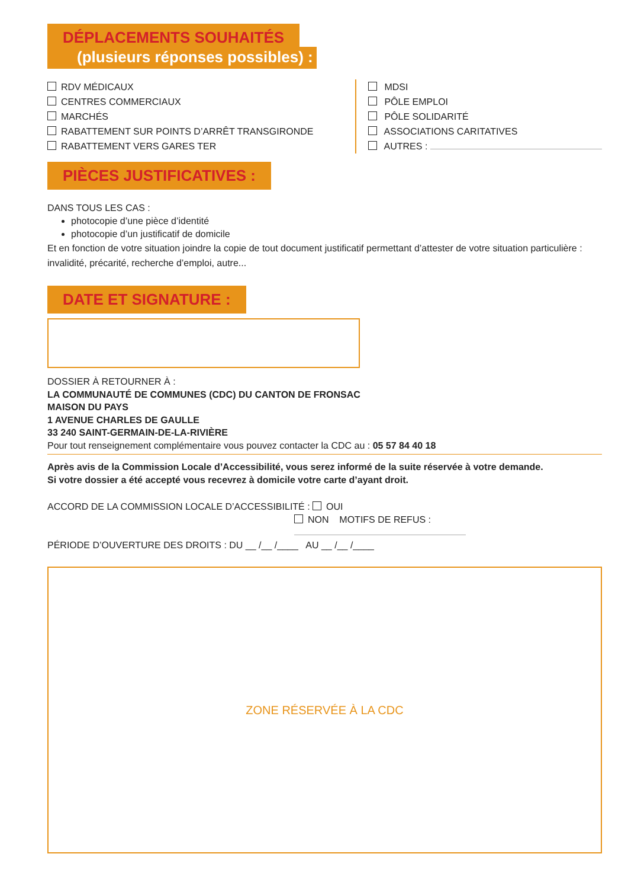DÉPLACEMENTS SOUHAITÉS
(plusieurs réponses possibles) :
RDV MÉDICAUX
CENTRES COMMERCIAUX
MARCHÉS
RABATTEMENT SUR POINTS D’ARRÊT TRANSGIRONDE
RABATTEMENT VERS GARES TER
MDSI
PÔLE EMPLOI
PÔLE SOLIDARITÉ
ASSOCIATIONS CARITATIVES
AUTRES :
PIÈCES JUSTIFICATIVES :
DANS TOUS LES CAS :
photocopie d’une pièce d’identité
photocopie d’un justificatif de domicile
Et en fonction de votre situation joindre la copie de tout document justificatif permettant d’attester de votre situation particulière : invalidité, précarité, recherche d’emploi, autre...
DATE ET SIGNATURE :
DOSSIER À RETOURNER À :
LA COMMUNAUTÉ DE COMMUNES (CDC) DU CANTON DE FRONSAC
MAISON DU PAYS
1 AVENUE CHARLES DE GAULLE
33 240 SAINT-GERMAIN-DE-LA-RIVIÈRE
Pour tout renseignement complémentaire vous pouvez contacter la CDC au : 05 57 84 40 18
Après avis de la Commission Locale d’Accessibilité, vous serez informé de la suite réservée à votre demande.
Si votre dossier a été accepté vous recevrez à domicile votre carte d’ayant droit.
ACCORD DE LA COMMISSION LOCALE D’ACCESSIBILITÉ : OUI
NON MOTIFS DE REFUS :
PÉRIODE D’OUVERTURE DES DROITS : DU __ /__ /____ AU __ /__ /____
ZONE RÉSERVÉE À LA CDC